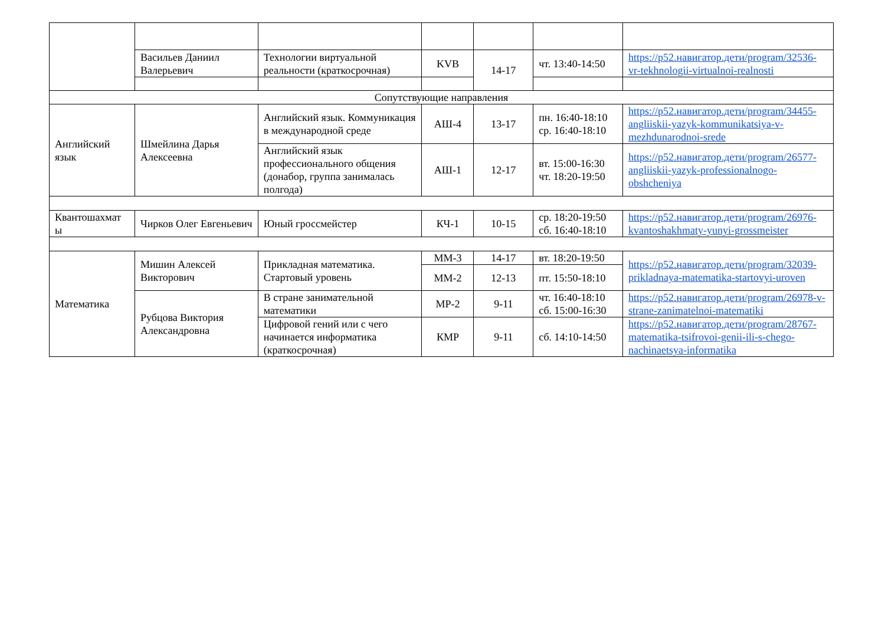| | Васильев Даниил Валерьевич | Технологии виртуальной реальности (краткосрочная) | KVB | 14-17 | чт. 13:40-14:50 | https://p52.навигатор.дети/program/32536-vr-tekhnologii-virtualnoi-realnosti |
| Сопутствующие направления | | | | | | |
| Английский язык | Шмейлина Дарья Алексеевна | Английский язык. Коммуникация в международной среде | АШ-4 | 13-17 | пн. 16:40-18:10 ср. 16:40-18:10 | https://p52.навигатор.дети/program/34455-angliiskii-yazyk-kommunikatsiya-v-mezhdunarodnoi-srede |
| | | Английский язык профессионального общения (донабор, группа занималась полгода) | АШ-1 | 12-17 | вт. 15:00-16:30 чт. 18:20-19:50 | https://p52.навигатор.дети/program/26577-angliiskii-yazyk-professionalnogo-obshcheniya |
| Квантошахмат ы | Чирков Олег Евгеньевич | Юный гроссмейстер | КЧ-1 | 10-15 | ср. 18:20-19:50 сб. 16:40-18:10 | https://p52.навигатор.дети/program/26976-kvantoshakhmaty-yunyi-grossmeister |
| Математика | Мишин Алексей Викторович | Прикладная математика. Стартовый уровень | ММ-3 | 14-17 | вт. 18:20-19:50 | https://p52.навигатор.дети/program/32039-prikladnaya-matematika-startovyi-uroven |
| | | | ММ-2 | 12-13 | пт. 15:50-18:10 | |
| | Рубцова Виктория Александровна | В стране занимательной математики | МР-2 | 9-11 | чт. 16:40-18:10 сб. 15:00-16:30 | https://p52.навигатор.дети/program/26978-v-strane-zanimatelnoi-matematiki |
| | | Цифровой гений или с чего начинается информатика (краткосрочная) | КМР | 9-11 | сб. 14:10-14:50 | https://p52.навигатор.дети/program/28767-matematika-tsifrovoi-genii-ili-s-chego-nachinaetsya-informatika |